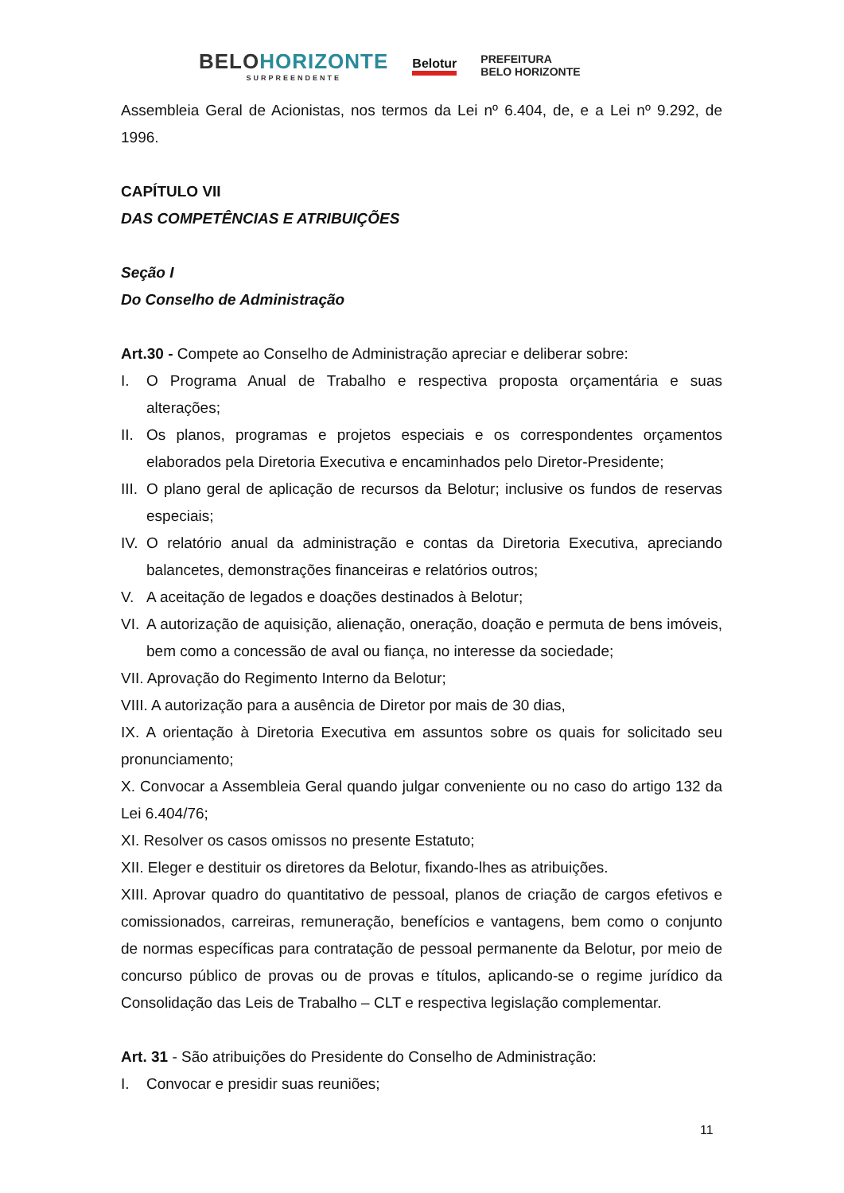BELOHORIZONTE
SURPREENDENTE
Belotur
PREFEITURA
BELO HORIZONTE
Assembleia Geral de Acionistas, nos termos da Lei nº 6.404, de, e a Lei nº 9.292, de 1996.
CAPÍTULO VII
DAS COMPETÊNCIAS E ATRIBUIÇÕES
Seção I
Do Conselho de Administração
Art.30 - Compete ao Conselho de Administração apreciar e deliberar sobre:
I. O Programa Anual de Trabalho e respectiva proposta orçamentária e suas alterações;
II. Os planos, programas e projetos especiais e os correspondentes orçamentos elaborados pela Diretoria Executiva e encaminhados pelo Diretor-Presidente;
III. O plano geral de aplicação de recursos da Belotur; inclusive os fundos de reservas especiais;
IV. O relatório anual da administração e contas da Diretoria Executiva, apreciando balancetes, demonstrações financeiras e relatórios outros;
V. A aceitação de legados e doações destinados à Belotur;
VI. A autorização de aquisição, alienação, oneração, doação e permuta de bens imóveis, bem como a concessão de aval ou fiança, no interesse da sociedade;
VII. Aprovação do Regimento Interno da Belotur;
VIII. A autorização para a ausência de Diretor por mais de 30 dias,
IX. A orientação à Diretoria Executiva em assuntos sobre os quais for solicitado seu pronunciamento;
X. Convocar a Assembleia Geral quando julgar conveniente ou no caso do artigo 132 da Lei 6.404/76;
XI. Resolver os casos omissos no presente Estatuto;
XII. Eleger e destituir os diretores da Belotur, fixando-lhes as atribuições.
XIII. Aprovar quadro do quantitativo de pessoal, planos de criação de cargos efetivos e comissionados, carreiras, remuneração, benefícios e vantagens, bem como o conjunto de normas específicas para contratação de pessoal permanente da Belotur, por meio de concurso público de provas ou de provas e títulos, aplicando-se o regime jurídico da Consolidação das Leis de Trabalho – CLT e respectiva legislação complementar.
Art. 31 - São atribuições do Presidente do Conselho de Administração:
I. Convocar e presidir suas reuniões;
11